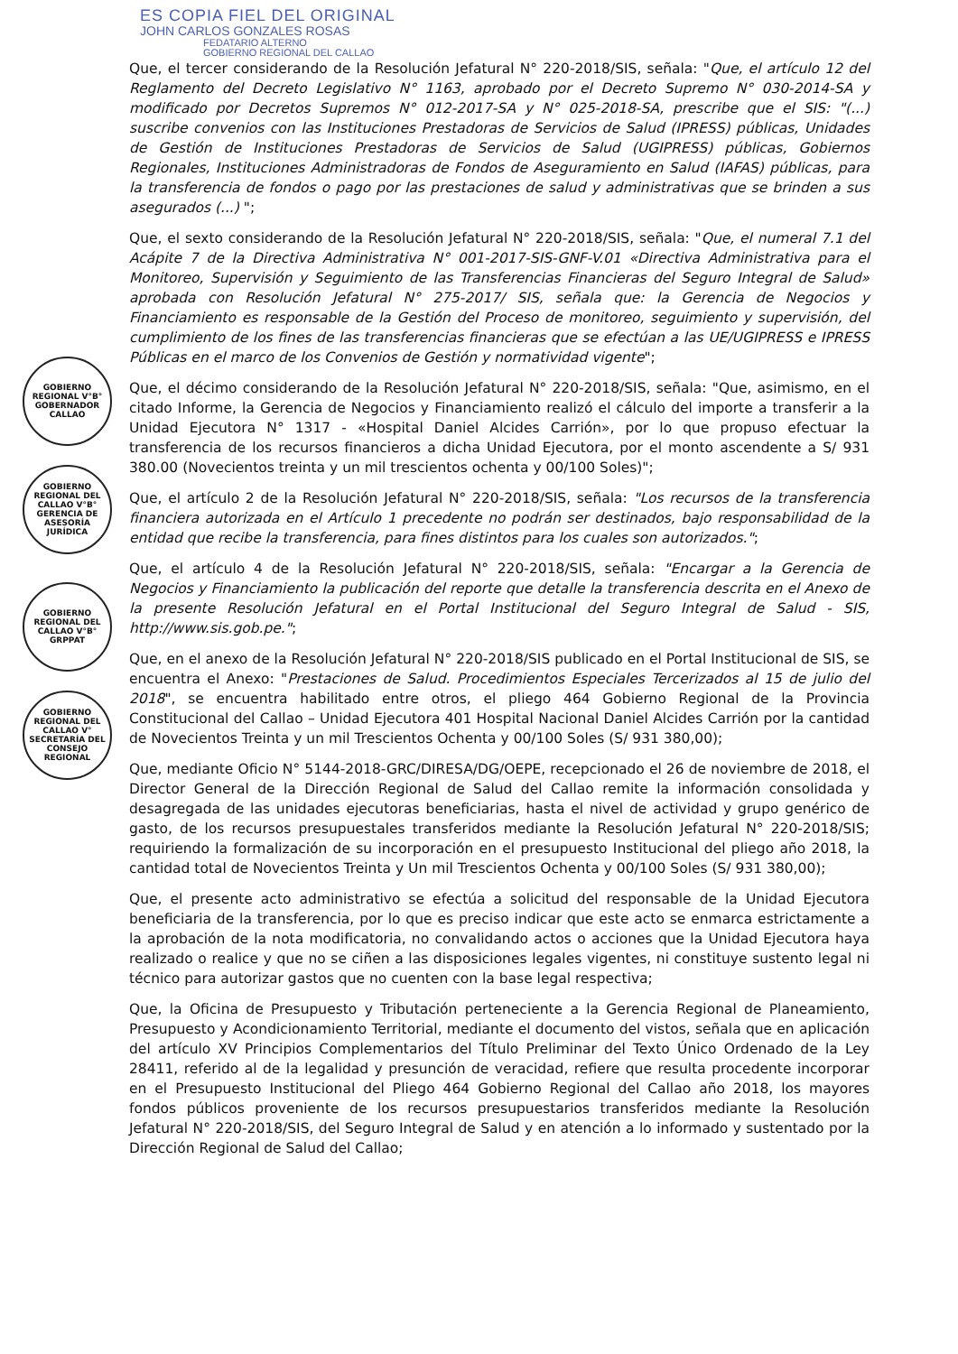ES COPIA FIEL DEL ORIGINAL
JOHN CARLOS GONZALES ROSAS
FEDATARIO ALTERNO
GOBIERNO REGIONAL DEL CALLAO
GOBIERNO REGIONAL V°B° GOBERNADOR CALLAO
GOBIERNO REGIONAL DEL CALLAO V°B° GERENCIA DE ASESORÍA JURÍDICA
GOBIERNO REGIONAL DEL CALLAO V°B° GRPPAT
GOBIERNO REGIONAL DEL CALLAO V° SECRETARÍA DEL CONSEJO REGIONAL
Que, el tercer considerando de la Resolución Jefatural N° 220-2018/SIS, señala: "Que, el artículo 12 del Reglamento del Decreto Legislativo N° 1163, aprobado por el Decreto Supremo N° 030-2014-SA y modificado por Decretos Supremos N° 012-2017-SA y N° 025-2018-SA, prescribe que el SIS: "(...) suscribe convenios con las Instituciones Prestadoras de Servicios de Salud (IPRESS) públicas, Unidades de Gestión de Instituciones Prestadoras de Servicios de Salud (UGIPRESS) públicas, Gobiernos Regionales, Instituciones Administradoras de Fondos de Aseguramiento en Salud (IAFAS) públicas, para la transferencia de fondos o pago por las prestaciones de salud y administrativas que se brinden a sus asegurados (...) ";
Que, el sexto considerando de la Resolución Jefatural N° 220-2018/SIS, señala: "Que, el numeral 7.1 del Acápite 7 de la Directiva Administrativa N° 001-2017-SIS-GNF-V.01 «Directiva Administrativa para el Monitoreo, Supervisión y Seguimiento de las Transferencias Financieras del Seguro Integral de Salud» aprobada con Resolución Jefatural N° 275-2017/ SIS, señala que: la Gerencia de Negocios y Financiamiento es responsable de la Gestión del Proceso de monitoreo, seguimiento y supervisión, del cumplimiento de los fines de las transferencias financieras que se efectúan a las UE/UGIPRESS e IPRESS Públicas en el marco de los Convenios de Gestión y normatividad vigente";
Que, el décimo considerando de la Resolución Jefatural N° 220-2018/SIS, señala: "Que, asimismo, en el citado Informe, la Gerencia de Negocios y Financiamiento realizó el cálculo del importe a transferir a la Unidad Ejecutora N° 1317 - «Hospital Daniel Alcides Carrión», por lo que propuso efectuar la transferencia de los recursos financieros a dicha Unidad Ejecutora, por el monto ascendente a S/ 931 380.00 (Novecientos treinta y un mil trescientos ochenta y 00/100 Soles)";
Que, el artículo 2 de la Resolución Jefatural N° 220-2018/SIS, señala: "Los recursos de la transferencia financiera autorizada en el Artículo 1 precedente no podrán ser destinados, bajo responsabilidad de la entidad que recibe la transferencia, para fines distintos para los cuales son autorizados.";
Que, el artículo 4 de la Resolución Jefatural N° 220-2018/SIS, señala: "Encargar a la Gerencia de Negocios y Financiamiento la publicación del reporte que detalle la transferencia descrita en el Anexo de la presente Resolución Jefatural en el Portal Institucional del Seguro Integral de Salud - SIS, http://www.sis.gob.pe.";
Que, en el anexo de la Resolución Jefatural N° 220-2018/SIS publicado en el Portal Institucional de SIS, se encuentra el Anexo: "Prestaciones de Salud. Procedimientos Especiales Tercerizados al 15 de julio del 2018", se encuentra habilitado entre otros, el pliego 464 Gobierno Regional de la Provincia Constitucional del Callao – Unidad Ejecutora 401 Hospital Nacional Daniel Alcides Carrión por la cantidad de Novecientos Treinta y un mil Trescientos Ochenta y 00/100 Soles (S/ 931 380,00);
Que, mediante Oficio N° 5144-2018-GRC/DIRESA/DG/OEPE, recepcionado el 26 de noviembre de 2018, el Director General de la Dirección Regional de Salud del Callao remite la información consolidada y desagregada de las unidades ejecutoras beneficiarias, hasta el nivel de actividad y grupo genérico de gasto, de los recursos presupuestales transferidos mediante la Resolución Jefatural N° 220-2018/SIS; requiriendo la formalización de su incorporación en el presupuesto Institucional del pliego año 2018, la cantidad total de Novecientos Treinta y Un mil Trescientos Ochenta y 00/100 Soles (S/ 931 380,00);
Que, el presente acto administrativo se efectúa a solicitud del responsable de la Unidad Ejecutora beneficiaria de la transferencia, por lo que es preciso indicar que este acto se enmarca estrictamente a la aprobación de la nota modificatoria, no convalidando actos o acciones que la Unidad Ejecutora haya realizado o realice y que no se ciñen a las disposiciones legales vigentes, ni constituye sustento legal ni técnico para autorizar gastos que no cuenten con la base legal respectiva;
Que, la Oficina de Presupuesto y Tributación perteneciente a la Gerencia Regional de Planeamiento, Presupuesto y Acondicionamiento Territorial, mediante el documento del vistos, señala que en aplicación del artículo XV Principios Complementarios del Título Preliminar del Texto Único Ordenado de la Ley 28411, referido al de la legalidad y presunción de veracidad, refiere que resulta procedente incorporar en el Presupuesto Institucional del Pliego 464 Gobierno Regional del Callao año 2018, los mayores fondos públicos proveniente de los recursos presupuestarios transferidos mediante la Resolución Jefatural N° 220-2018/SIS, del Seguro Integral de Salud y en atención a lo informado y sustentado por la Dirección Regional de Salud del Callao;